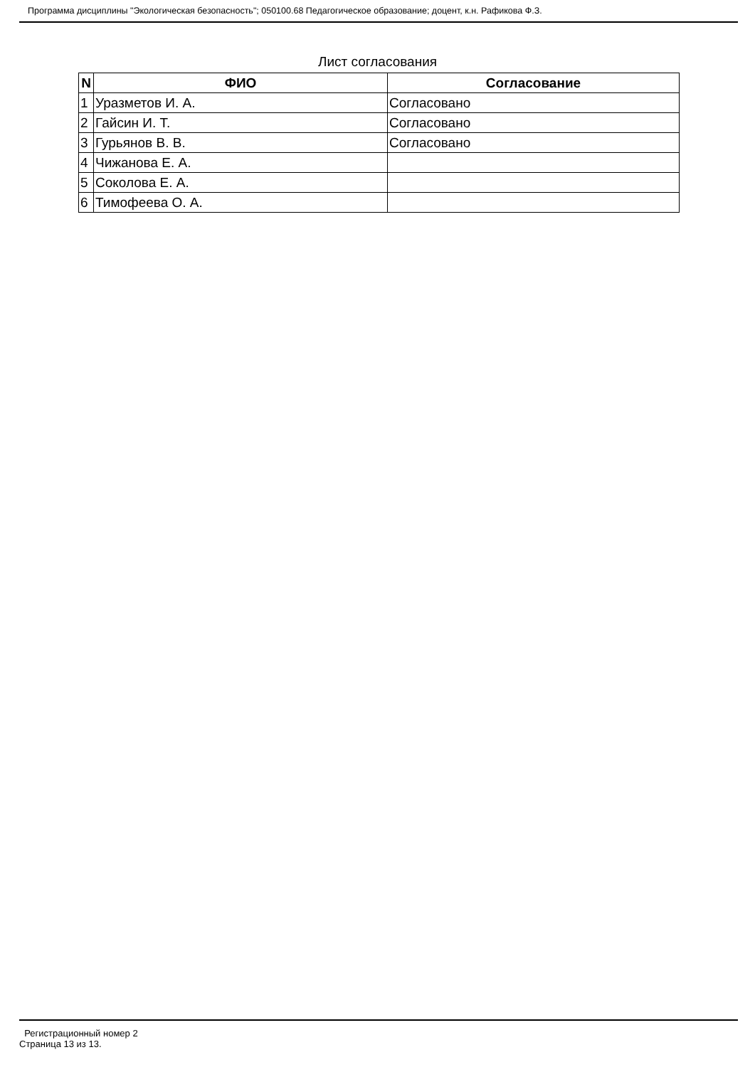Программа дисциплины "Экологическая безопасность"; 050100.68 Педагогическое образование; доцент, к.н. Рафикова Ф.З.
Лист согласования
| N | ФИО | Согласование |
| --- | --- | --- |
| 1 | Уразметов И. А. | Согласовано |
| 2 | Гайсин И. Т. | Согласовано |
| 3 | Гурьянов В. В. | Согласовано |
| 4 | Чижанова Е. А. | |
| 5 | Соколова Е. А. | |
| 6 | Тимофеева О. А. | |
Регистрационный номер 2
Страница 13 из 13.